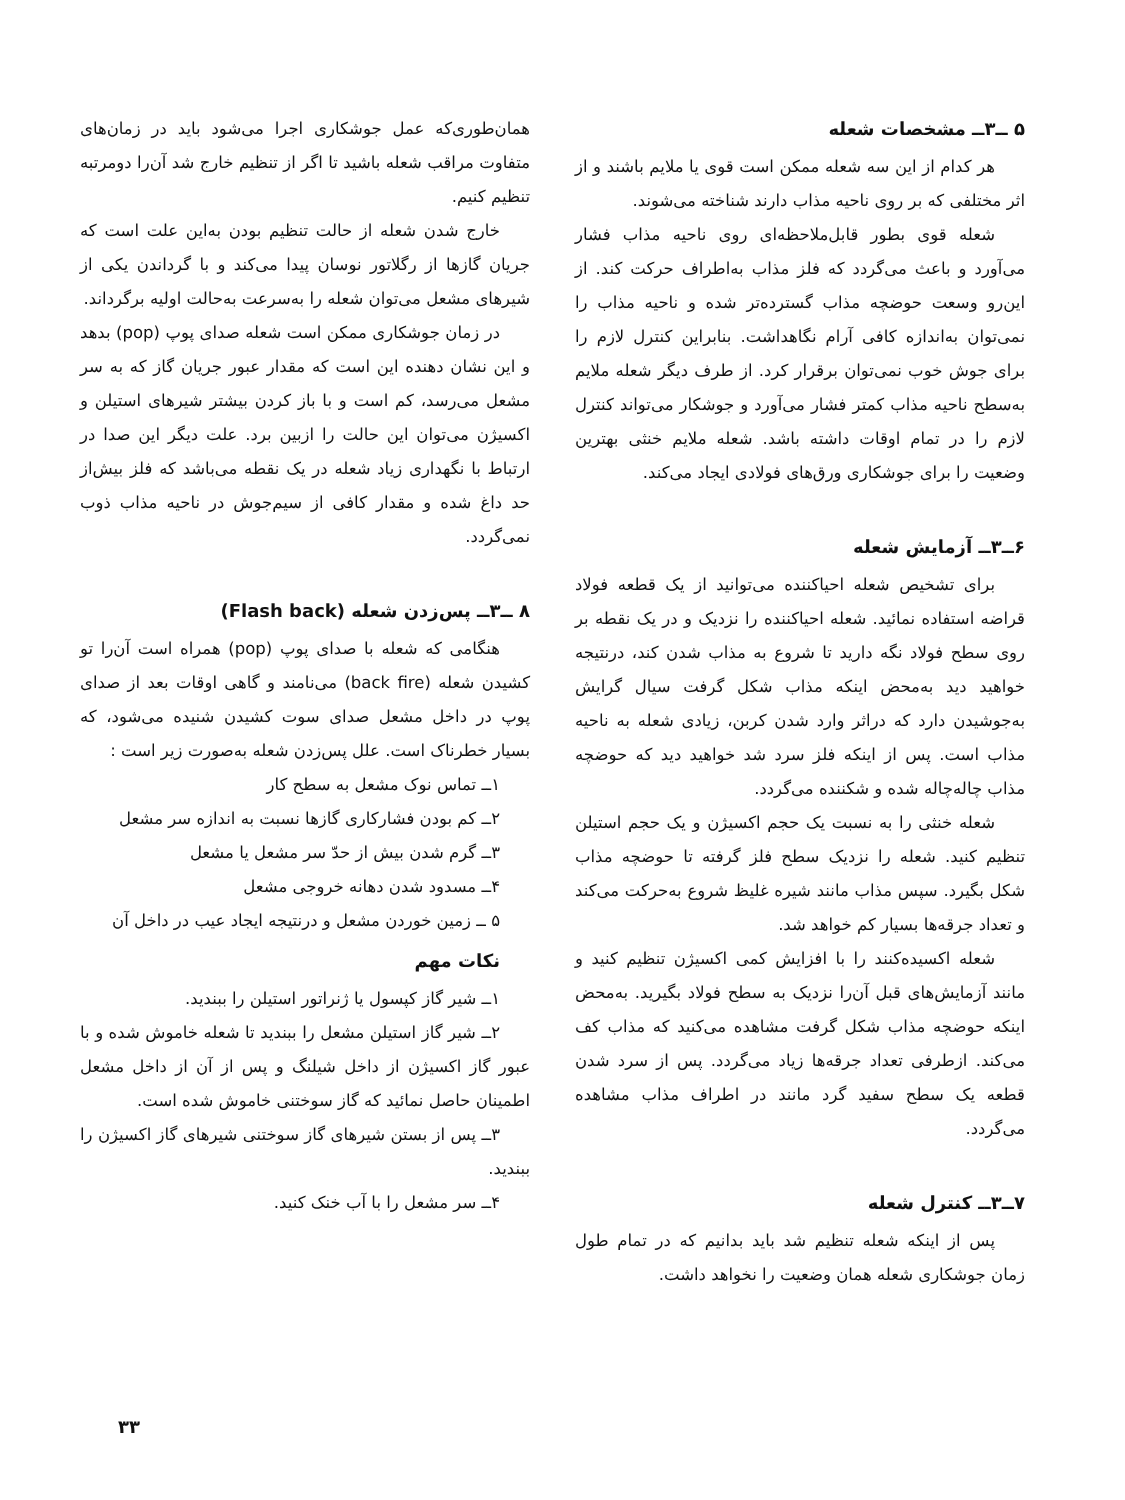۵ ــ۳ــ مشخصات شعله
هر کدام از این سه شعله ممکن است قوی یا ملایم باشند و از اثر مختلفی که بر روی ناحیه مذاب دارند شناخته می‌شوند.
شعله قوی بطور قابل‌ملاحظه‌ای روی ناحیه مذاب فشار می‌آورد و باعث می‌گردد که فلز مذاب به‌اطراف حرکت کند. از این‌رو وسعت حوضچه مذاب گسترده‌تر شده و ناحیه مذاب را نمی‌توان به‌اندازه کافی آرام نگاهداشت. بنابراین کنترل لازم را برای جوش خوب نمی‌توان برقرار کرد. از طرف دیگر شعله ملایم به‌سطح ناحیه مذاب کمتر فشار می‌آورد و جوشکار می‌تواند کنترل لازم را در تمام اوقات داشته باشد. شعله ملایم خنثی بهترین وضعیت را برای جوشکاری ورق‌های فولادی ایجاد می‌کند.
۶ــ۳ــ آزمایش شعله
برای تشخیص شعله احیاکننده می‌توانید از یک قطعه فولاد قراضه استفاده نمائید. شعله احیاکننده را نزدیک و در یک نقطه بر روی سطح فولاد نگه دارید تا شروع به مذاب شدن کند، درنتیجه خواهید دید به‌محض اینکه مذاب شکل گرفت سیال گرایش به‌جوشیدن دارد که دراثر وارد شدن کربن، زیادی شعله به ناحیه مذاب است. پس از اینکه فلز سرد شد خواهید دید که حوضچه مذاب چاله‌چاله شده و شکننده می‌گردد.
شعله خنثی را به نسبت یک حجم اکسیژن و یک حجم استیلن تنظیم کنید. شعله را نزدیک سطح فلز گرفته تا حوضچه مذاب شکل بگیرد. سپس مذاب مانند شیره غلیظ شروع به‌حرکت می‌کند و تعداد جرقه‌ها بسیار کم خواهد شد.
شعله اکسیده‌کنند را با افزایش کمی اکسیژن تنظیم کنید و مانند آزمایش‌های قبل آن‌را نزدیک به سطح فولاد بگیرید. به‌محض اینکه حوضچه مذاب شکل گرفت مشاهده می‌کنید که مذاب کف می‌کند. ازطرفی تعداد جرقه‌ها زیاد می‌گردد. پس از سرد شدن قطعه یک سطح سفید گرد مانند در اطراف مذاب مشاهده می‌گردد.
۷ــ۳ــ کنترل شعله
پس از اینکه شعله تنظیم شد باید بدانیم که در تمام طول زمان جوشکاری شعله همان وضعیت را نخواهد داشت.
همان‌طوری‌که عمل جوشکاری اجرا می‌شود باید در زمان‌های متفاوت مراقب شعله باشید تا اگر از تنظیم خارج شد آن‌را دومرتبه تنظیم کنیم.
خارج شدن شعله از حالت تنظیم بودن به‌این علت است که جریان گازها از رگلاتور نوسان پیدا می‌کند و با گرداندن یکی از شیرهای مشعل می‌توان شعله را به‌سرعت به‌حالت اولیه برگرداند.
در زمان جوشکاری ممکن است شعله صدای پوپ (pop) بدهد و این نشان دهنده این است که مقدار عبور جریان گاز که به سر مشعل می‌رسد، کم است و با باز کردن بیشتر شیرهای استیلن و اکسیژن می‌توان این حالت را ازبین برد. علت دیگر این صدا در ارتباط با نگهداری زیاد شعله در یک نقطه می‌باشد که فلز بیش‌از حد داغ شده و مقدار کافی از سیم‌جوش در ناحیه مذاب ذوب نمی‌گردد.
۸ ــ۳ــ پس‌زدن شعله (Flash back)
هنگامی که شعله با صدای پوپ (pop) همراه است آن‌را تو کشیدن شعله (back fire) می‌نامند و گاهی اوقات بعد از صدای پوپ در داخل مشعل صدای سوت کشیدن شنیده می‌شود، که بسیار خطرناک است. علل پس‌زدن شعله به‌صورت زیر است :
۱ــ تماس نوک مشعل به سطح کار
۲ــ کم بودن فشارکاری گازها نسبت به اندازه سر مشعل
۳ــ گرم شدن بیش از حدّ سر مشعل یا مشعل
۴ــ مسدود شدن دهانه خروجی مشعل
۵ ــ زمین خوردن مشعل و درنتیجه ایجاد عیب در داخل آن
نکات مهم
۱ــ شیر گاز کپسول یا ژنراتور استیلن را ببندید.
۲ــ شیر گاز استیلن مشعل را ببندید تا شعله خاموش شده و با عبور گاز اکسیژن از داخل شیلنگ و پس از آن از داخل مشعل اطمینان حاصل نمائید که گاز سوختنی خاموش شده است.
۳ــ پس از بستن شیرهای گاز سوختنی شیرهای گاز اکسیژن را ببندید.
۴ــ سر مشعل را با آب خنک کنید.
۳۳